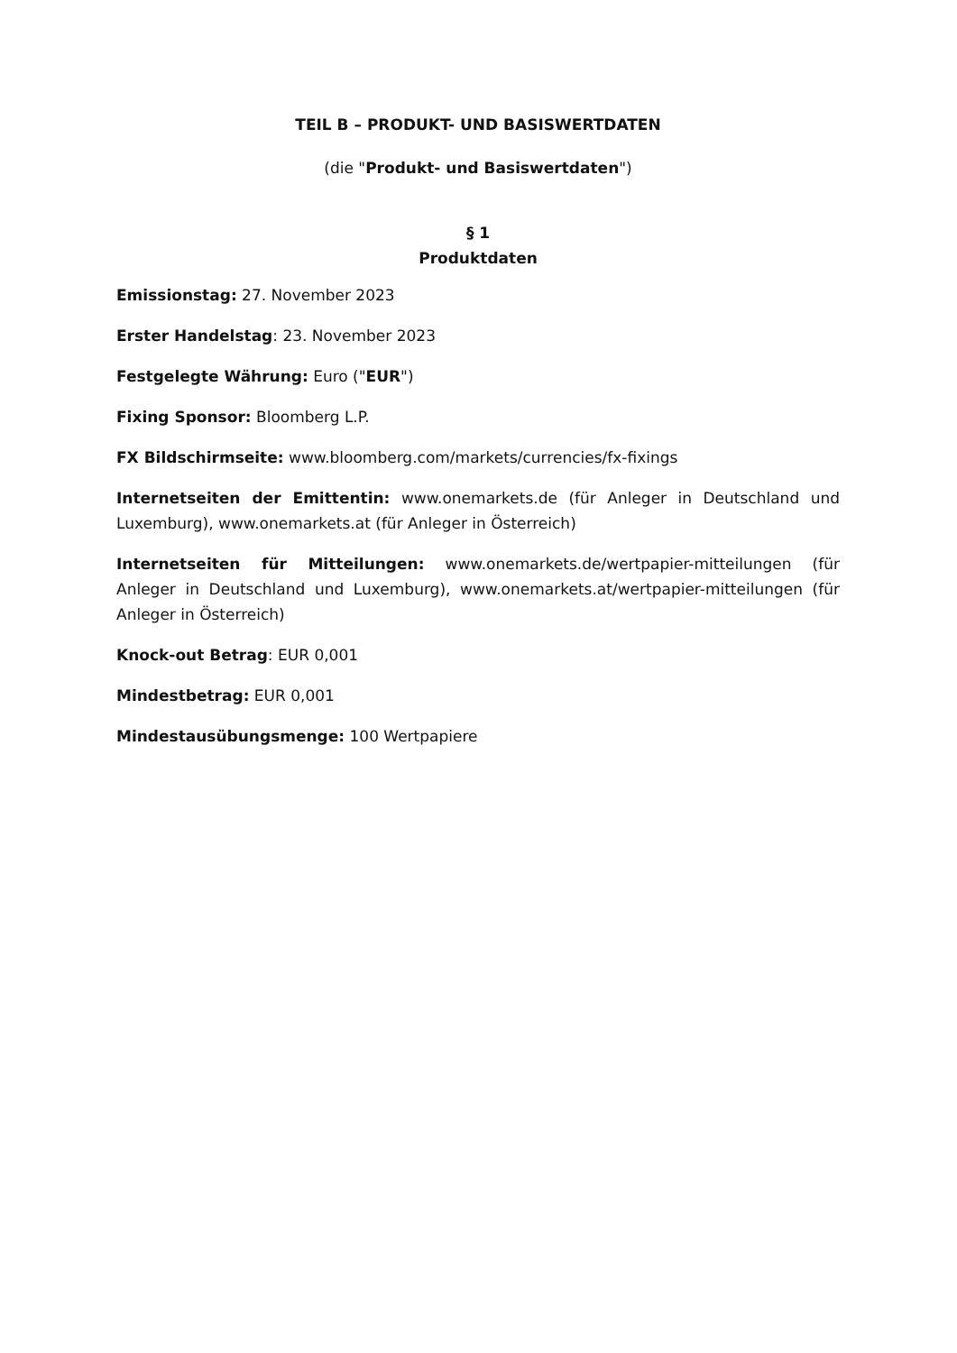TEIL B – PRODUKT- UND BASISWERTDATEN
(die "Produkt- und Basiswertdaten")
§ 1
Produktdaten
Emissionstag: 27. November 2023
Erster Handelstag: 23. November 2023
Festgelegte Währung: Euro ("EUR")
Fixing Sponsor: Bloomberg L.P.
FX Bildschirmseite: www.bloomberg.com/markets/currencies/fx-fixings
Internetseiten der Emittentin: www.onemarkets.de (für Anleger in Deutschland und Luxemburg), www.onemarkets.at (für Anleger in Österreich)
Internetseiten für Mitteilungen: www.onemarkets.de/wertpapier-mitteilungen (für Anleger in Deutschland und Luxemburg), www.onemarkets.at/wertpapier-mitteilungen (für Anleger in Österreich)
Knock-out Betrag: EUR 0,001
Mindestbetrag: EUR 0,001
Mindestausübungsmenge: 100 Wertpapiere